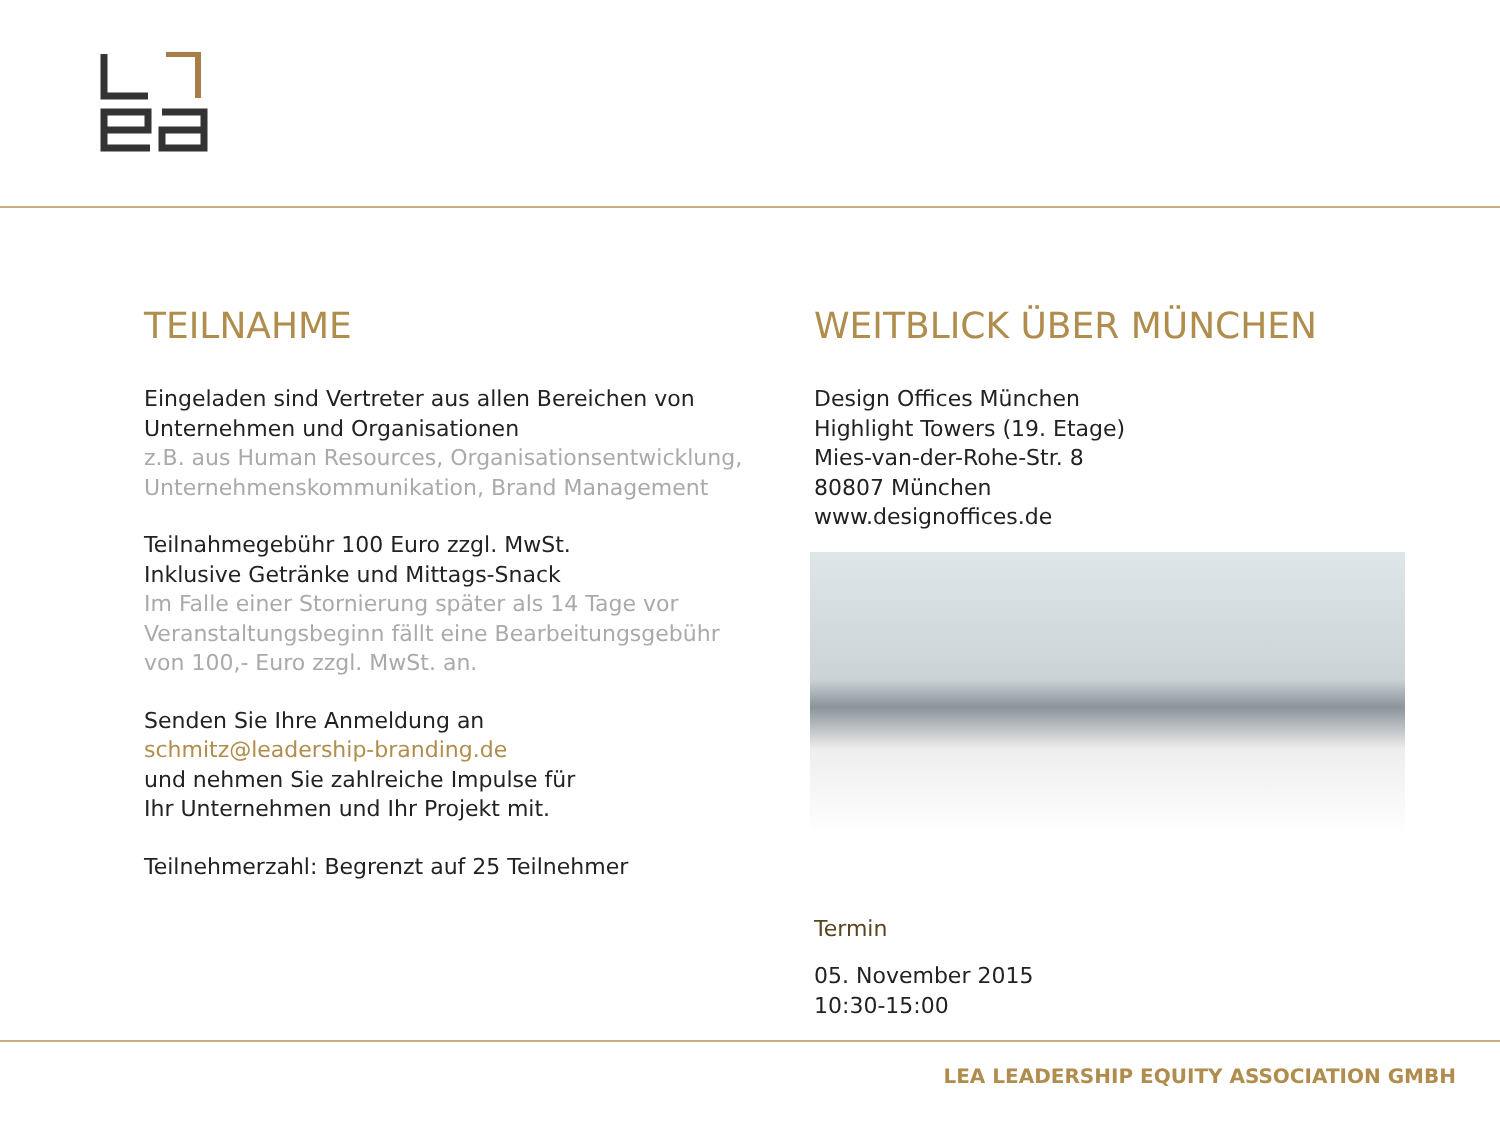TEILNAHME
Eingeladen sind Vertreter aus allen Bereichen von
Unternehmen und Organisationen
z.B. aus Human Resources, Organisationsentwicklung,
Unternehmenskommunikation, Brand Management
Teilnahmegebühr 100 Euro zzgl. MwSt.
Inklusive Getränke und Mittags-Snack
Im Falle einer Stornierung später als 14 Tage vor
Veranstaltungsbeginn fällt eine Bearbeitungsgebühr
von 100,- Euro zzgl. MwSt. an.
Senden Sie Ihre Anmeldung an
schmitz@leadership-branding.de
und nehmen Sie zahlreiche Impulse für
Ihr Unternehmen und Ihr Projekt mit.
Teilnehmerzahl: Begrenzt auf 25 Teilnehmer
WEITBLICK ÜBER MÜNCHEN
Design Offices München
Highlight Towers (19. Etage)
Mies-van-der-Rohe-Str. 8
80807 München
www.designoffices.de
Termin
05. November 2015
10:30-15:00
LEA LEADERSHIP EQUITY ASSOCIATION GMBH